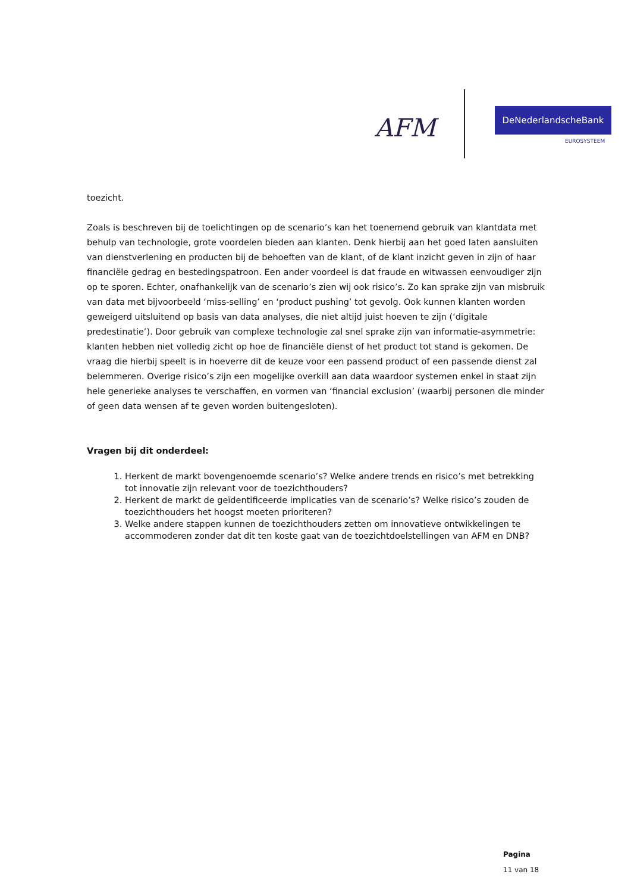AFM
DeNederlandscheBank
EUROSYSTEEM
toezicht.
Zoals is beschreven bij de toelichtingen op de scenario’s kan het toenemend gebruik van klantdata met behulp van technologie, grote voordelen bieden aan klanten. Denk hierbij aan het goed laten aansluiten van dienstverlening en producten bij de behoeften van de klant, of de klant inzicht geven in zijn of haar financiële gedrag en bestedingspatroon. Een ander voordeel is dat fraude en witwassen eenvoudiger zijn op te sporen. Echter, onafhankelijk van de scenario’s zien wij ook risico’s. Zo kan sprake zijn van misbruik van data met bijvoorbeeld ‘miss-selling’ en ‘product pushing’ tot gevolg. Ook kunnen klanten worden geweigerd uitsluitend op basis van data analyses, die niet altijd juist hoeven te zijn (‘digitale predestinatie’). Door gebruik van complexe technologie zal snel sprake zijn van informatie-asymmetrie: klanten hebben niet volledig zicht op hoe de financiële dienst of het product tot stand is gekomen. De vraag die hierbij speelt is in hoeverre dit de keuze voor een passend product of een passende dienst zal belemmeren. Overige risico’s zijn een mogelijke overkill aan data waardoor systemen enkel in staat zijn hele generieke analyses te verschaffen, en vormen van ‘financial exclusion’ (waarbij personen die minder of geen data wensen af te geven worden buitengesloten).
Vragen bij dit onderdeel:
1. Herkent de markt bovengenoemde scenario’s? Welke andere trends en risico’s met betrekking tot innovatie zijn relevant voor de toezichthouders?
2. Herkent de markt de geïdentificeerde implicaties van de scenario’s? Welke risico’s zouden de toezichthouders het hoogst moeten prioriteren?
3. Welke andere stappen kunnen de toezichthouders zetten om innovatieve ontwikkelingen te accommoderen zonder dat dit ten koste gaat van de toezichtdoelstellingen van AFM en DNB?
Pagina
11 van 18